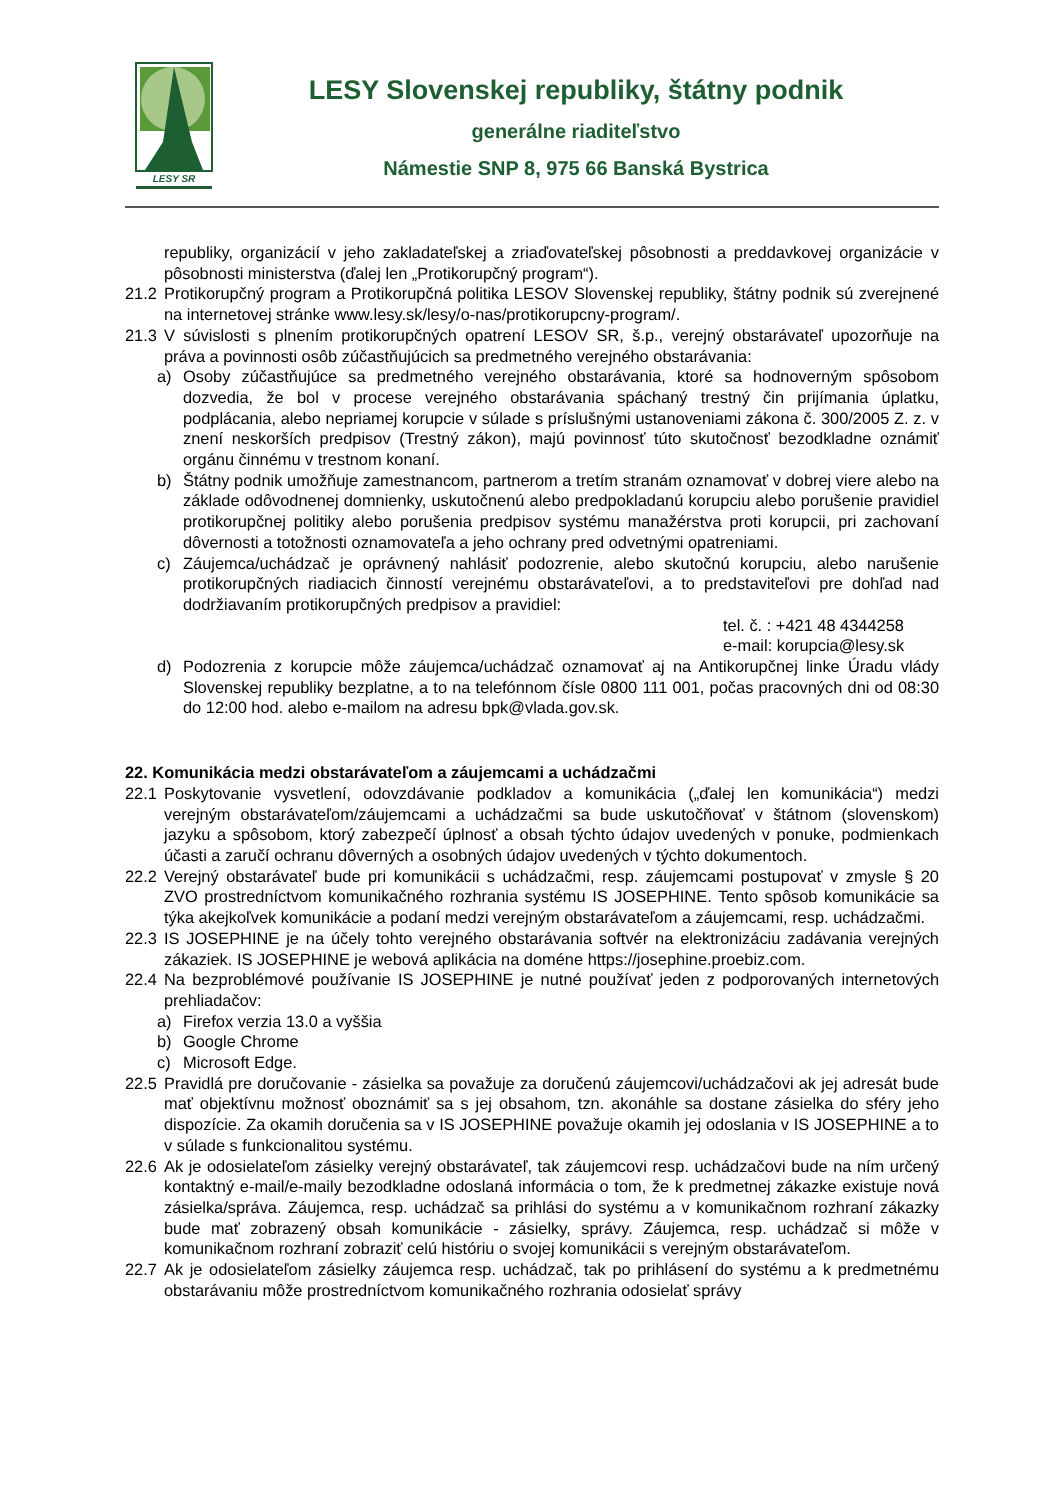LESY SR
LESY Slovenskej republiky, štátny podnik
generálne riaditeľstvo
Námestie SNP 8, 975 66 Banská Bystrica
republiky, organizácií v jeho zakladateľskej a zriaďovateľskej pôsobnosti a preddavkovej organizácie v pôsobnosti ministerstva (ďalej len „Protikorupčný program“).
21.2 Protikorupčný program a Protikorupčná politika LESOV Slovenskej republiky, štátny podnik sú zverejnené na internetovej stránke www.lesy.sk/lesy/o-nas/protikorupcny-program/.
21.3 V súvislosti s plnením protikorupčných opatrení LESOV SR, š.p., verejný obstarávateľ upozorňuje na práva a povinnosti osôb zúčastňujúcich sa predmetného verejného obstarávania:
a) Osoby zúčastňujúce sa predmetného verejného obstarávania, ktoré sa hodnoverným spôsobom dozvedia, že bol v procese verejného obstarávania spáchaný trestný čin prijímania úplatku, podplácania, alebo nepriamej korupcie v súlade s príslušnými ustanoveniami zákona č. 300/2005 Z. z. v znení neskorších predpisov (Trestný zákon), majú povinnosť túto skutočnosť bezodkladne oznámiť orgánu činnému v trestnom konaní.
b) Štátny podnik umožňuje zamestnancom, partnerom a tretím stranám oznamovať v dobrej viere alebo na základe odôvodnenej domnienky, uskutočnenú alebo predpokladanú korupciu alebo porušenie pravidiel protikorupčnej politiky alebo porušenia predpisov systému manažérstva proti korupcii, pri zachovaní dôvernosti a totožnosti oznamovateľa a jeho ochrany pred odvetnými opatreniami.
c) Záujemca/uchádzač je oprávnený nahlásiť podozrenie, alebo skutočnú korupciu, alebo narušenie protikorupčných riadiacich činností verejnému obstarávateľovi, a to predstaviteľovi pre dohľad nad dodržiavaním protikorupčných predpisov a pravidiel:
tel. č. : +421 48 4344258
e-mail: korupcia@lesy.sk
d) Podozrenia z korupcie môže záujemca/uchádzač oznamovať aj na Antikorupčnej linke Úradu vlády Slovenskej republiky bezplatne, a to na telefónnom čísle 0800 111 001, počas pracovných dni od 08:30 do 12:00 hod. alebo e-mailom na adresu bpk@vlada.gov.sk.
22. Komunikácia medzi obstarávateľom a záujemcami a uchádzačmi
22.1 Poskytovanie vysvetlení, odovzdávanie podkladov a komunikácia („ďalej len komunikácia“) medzi verejným obstarávateľom/záujemcami a uchádzačmi sa bude uskutočňovať v štátnom (slovenskom) jazyku a spôsobom, ktorý zabezpečí úplnosť a obsah týchto údajov uvedených v ponuke, podmienkach účasti a zaručí ochranu dôverných a osobných údajov uvedených v týchto dokumentoch.
22.2 Verejný obstarávateľ bude pri komunikácii s uchádzačmi, resp. záujemcami postupovať v zmysle § 20 ZVO prostredníctvom komunikačného rozhrania systému IS JOSEPHINE. Tento spôsob komunikácie sa týka akejkoľvek komunikácie a podaní medzi verejným obstarávateľom a záujemcami, resp. uchádzačmi.
22.3 IS JOSEPHINE je na účely tohto verejného obstarávania softvér na elektronizáciu zadávania verejných zákaziek. IS JOSEPHINE je webová aplikácia na doméne https://josephine.proebiz.com.
22.4 Na bezproblémové používanie IS JOSEPHINE je nutné používať jeden z podporovaných internetových prehliadačov:
a) Firefox verzia 13.0 a vyššia
b) Google Chrome
c) Microsoft Edge.
22.5 Pravidlá pre doručovanie - zásielka sa považuje za doručenú záujemcovi/uchádzačovi ak jej adresát bude mať objektívnu možnosť oboznámiť sa s jej obsahom, tzn. akonáhle sa dostane zásielka do sféry jeho dispozície. Za okamih doručenia sa v IS JOSEPHINE považuje okamih jej odoslania v IS JOSEPHINE a to v súlade s funkcionalitou systému.
22.6 Ak je odosielateľom zásielky verejný obstarávateľ, tak záujemcovi resp. uchádzačovi bude na ním určený kontaktný e-mail/e-maily bezodkladne odoslaná informácia o tom, že k predmetnej zákazke existuje nová zásielka/správa. Záujemca, resp. uchádzač sa prihlási do systému a v komunikačnom rozhraní zákazky bude mať zobrazený obsah komunikácie - zásielky, správy. Záujemca, resp. uchádzač si môže v komunikačnom rozhraní zobraziť celú históriu o svojej komunikácii s verejným obstarávateľom.
22.7 Ak je odosielateľom zásielky záujemca resp. uchádzač, tak po prihlásení do systému a k predmetnému obstarávaniu môže prostredníctvom komunikačného rozhrania odosielať správy